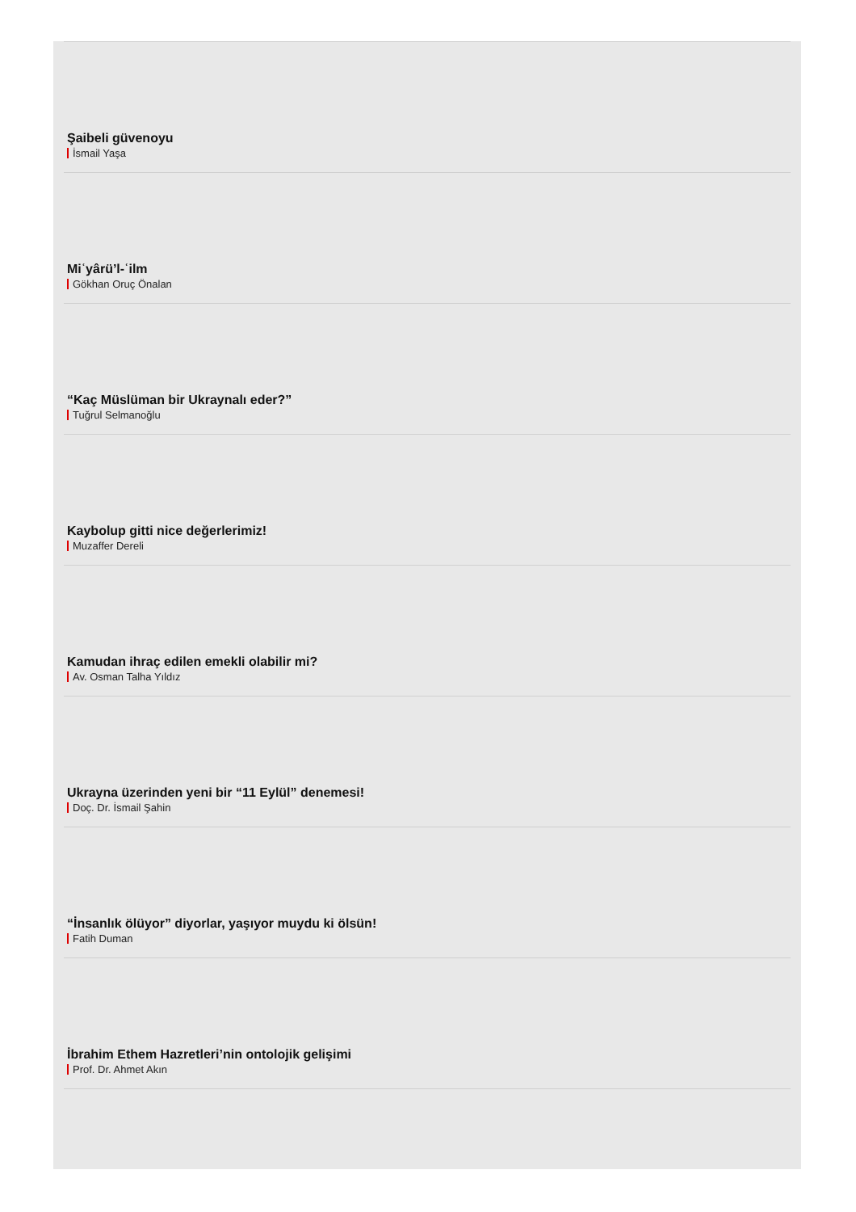Şaibeli güvenoyu
İsmail Yaşa
Miʿyârü’l-ʿilm
Gökhan Oruç Önalan
“Kaç Müslüman bir Ukraynalı eder?”
Tuğrul Selmanoğlu
Kaybolup gitti nice değerlerimiz!
Muzaffer Dereli
Kamudan ihraç edilen emekli olabilir mi?
Av. Osman Talha Yıldız
Ukrayna üzerinden yeni bir “11 Eylül” denemesi!
Doç. Dr. İsmail Şahin
“İnsanlık ölüyor” diyorlar, yaşıyor muydu ki ölsün!
Fatih Duman
İbrahim Ethem Hazretleri’nin ontolojik gelişimi
Prof. Dr. Ahmet Akın